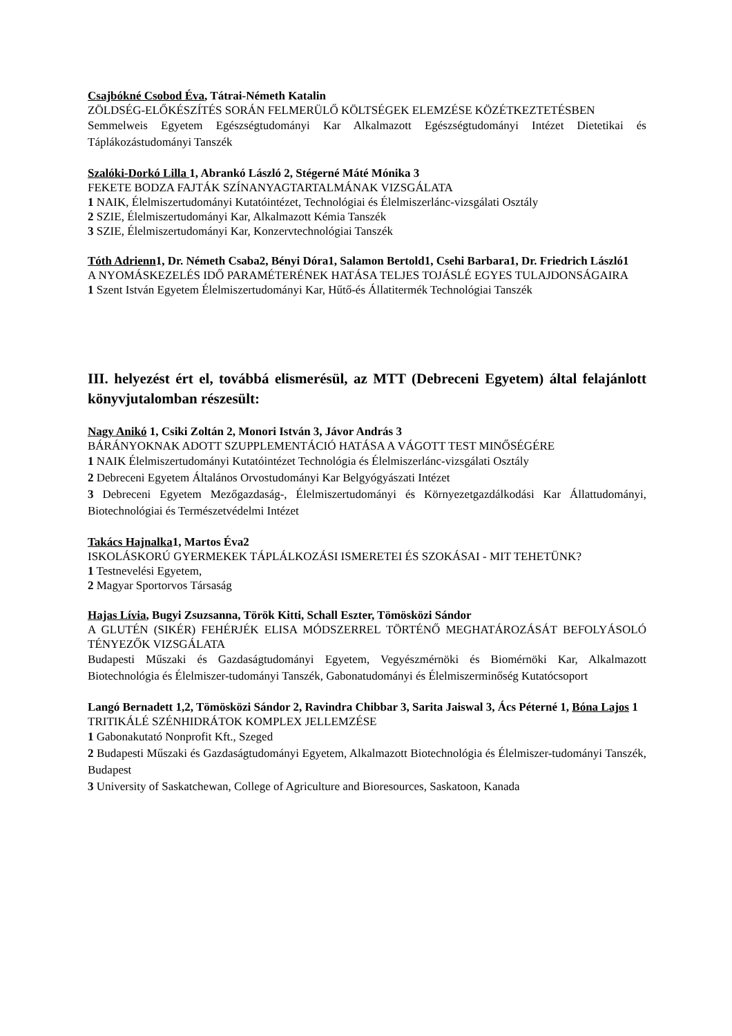Csajbókné Csobod Éva, Tátrai-Németh Katalin
ZÖLDSÉG-ELŐKÉSZÍTÉS SORÁN FELMERÜLŐ KÖLTSÉGEK ELEMZÉSE KÖZÉTKEZTETÉSBEN
Semmelweis Egyetem Egészségtudományi Kar Alkalmazott Egészségtudományi Intézet Dietetikai és Táplákozástudományi Tanszék
Szalóki-Dorkó Lilla 1, Abrankó László 2, Stégerné Máté Mónika 3
FEKETE BODZA FAJTÁK SZÍNANYAGTARTALMÁNAK VIZSGÁLATA
1 NAIK, Élelmiszertudományi Kutatóintézet, Technológiai és Élelmiszerlánc-vizsgálati Osztály
2 SZIE, Élelmiszertudományi Kar, Alkalmazott Kémia Tanszék
3 SZIE, Élelmiszertudományi Kar, Konzervtechnológiai Tanszék
Tóth Adrienn1, Dr. Németh Csaba2, Bényi Dóra1, Salamon Bertold1, Csehi Barbara1, Dr. Friedrich László1
A NYOMÁSKEZELÉS IDŐ PARAMÉTERÉNEK HATÁSA TELJES TOJÁSLÉ EGYES TULAJDONSÁGAIRA
1 Szent István Egyetem Élelmiszertudományi Kar, Hűtő-és Állatitermék Technológiai Tanszék
III. helyezést ért el, továbbá elismerésül, az MTT (Debreceni Egyetem) által felajánlott könyvjutalomban részesült:
Nagy Anikó 1, Csiki Zoltán 2, Monori István 3, Jávor András 3
BÁRÁNYOKNAK ADOTT SZUPPLEMENTÁCIÓ HATÁSA A VÁGOTT TEST MINŐSÉGÉRE
1 NAIK Élelmiszertudományi Kutatóintézet Technológia és Élelmiszerlánc-vizsgálati Osztály
2 Debreceni Egyetem Általános Orvostudományi Kar Belgyógyászati Intézet
3 Debreceni Egyetem Mezőgazdaság-, Élelmiszertudományi és Környezetgazdálkodási Kar Állattudományi, Biotechnológiai és Természetvédelmi Intézet
Takács Hajnalka1, Martos Éva2
ISKOLÁSKORÚ GYERMEKEK TÁPLÁLKOZÁSI ISMERETEI ÉS SZOKÁSAI - MIT TEHETÜNK?
1 Testnevelési Egyetem,
2 Magyar Sportorvos Társaság
Hajas Lívia, Bugyi Zsuzsanna, Török Kitti, Schall Eszter, Tömösközi Sándor
A GLUTÉN (SIKÉR) FEHÉRJÉK ELISA MÓDSZERREL TÖRTÉNŐ MEGHATÁROZÁSÁT BEFOLYÁSOLÓ TÉNYEZŐK VIZSGÁLATA
Budapesti Műszaki és Gazdaságtudományi Egyetem, Vegyészmérnöki és Biomérnöki Kar, Alkalmazott Biotechnológia és Élelmiszer-tudományi Tanszék, Gabonatudományi és Élelmiszerminőség Kutatócsoport
Langó Bernadett 1,2, Tömösközi Sándor 2, Ravindra Chibbar 3, Sarita Jaiswal 3, Ács Péterné 1, Bóna Lajos 1
TRITIKÁLÉ SZÉNHIDRÁTOK KOMPLEX JELLEMZÉSE
1 Gabonakutató Nonprofit Kft., Szeged
2 Budapesti Műszaki és Gazdaságtudományi Egyetem, Alkalmazott Biotechnológia és Élelmiszer-tudományi Tanszék, Budapest
3 University of Saskatchewan, College of Agriculture and Bioresources, Saskatoon, Kanada